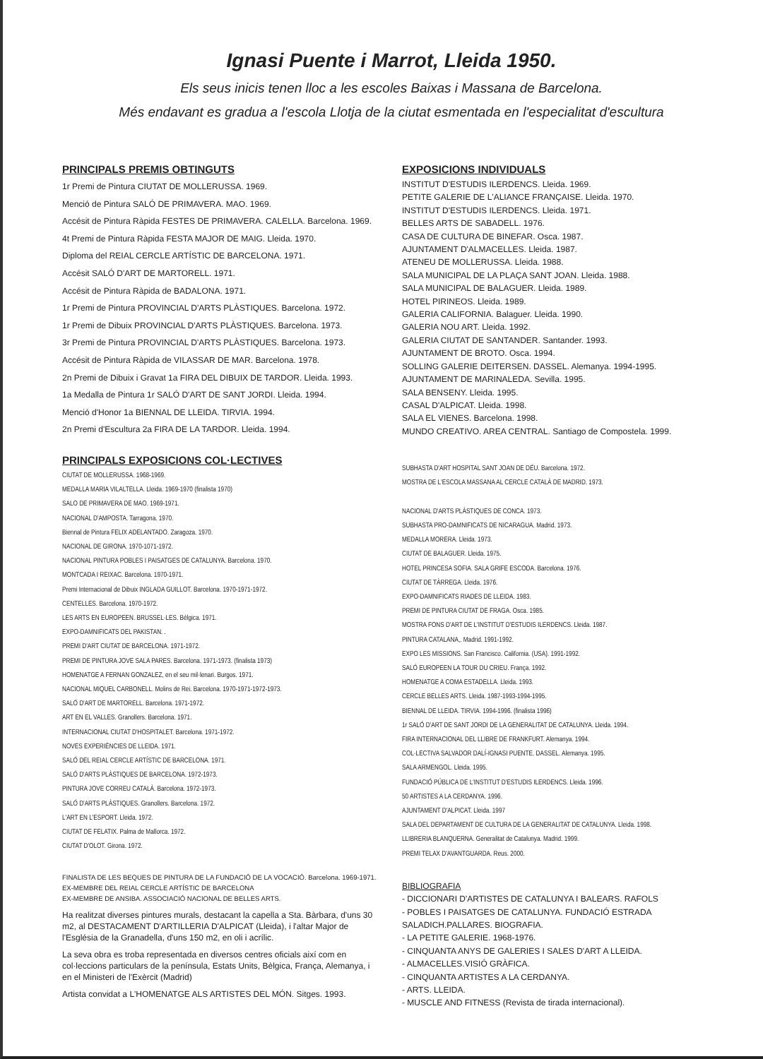Ignasi Puente i Marrot, Lleida 1950.
Els seus inicis tenen lloc a les escoles Baixas i Massana de Barcelona.
Més endavant es gradua a l'escola Llotja de la ciutat esmentada en l'especialitat d'escultura
PRINCIPALS PREMIS OBTINGUTS
1r Premi de Pintura CIUTAT DE MOLLERUSSA. 1969.
Menció de Pintura SALÓ DE PRIMAVERA. MAO. 1969.
Accésit de Pintura Ràpida FESTES DE PRIMAVERA. CALELLA. Barcelona. 1969.
4t Premi de Pintura Ràpida FESTA MAJOR DE MAIG. Lleida. 1970.
Diploma del REIAL CERCLE ARTÍSTIC DE BARCELONA. 1971.
Accésit SALÓ D'ART DE MARTORELL. 1971.
Accésit de Pintura Ràpida de BADALONA. 1971.
1r Premi de Pintura PROVINCIAL D'ARTS PLÀSTIQUES. Barcelona. 1972.
1r Premi de Dibuix PROVINCIAL D'ARTS PLÀSTIQUES. Barcelona. 1973.
3r Premi de Pintura PROVINCIAL D'ARTS PLÀSTIQUES. Barcelona. 1973.
Accésit de Pintura Ràpida de VILASSAR DE MAR. Barcelona. 1978.
2n Premi de Dibuix i Gravat 1a FIRA DEL DIBUIX DE TARDOR. Lleida. 1993.
1a Medalla de Pintura 1r SALÓ D'ART DE SANT JORDI. Lleida. 1994.
Menció d'Honor 1a BIENNAL DE LLEIDA. TIRVIA. 1994.
2n Premi d'Escultura 2a FIRA DE LA TARDOR. Lleida. 1994.
PRINCIPALS EXPOSICIONS COL·LECTIVES
CIUTAT DE MOLLERUSSA. 1968-1969.
MEDALLA MARIA VILALTELLA. Lleida. 1969-1970 (finalista 1970)
SALO DE PRIMAVERA DE MAO. 1969-1971.
NACIONAL D'AMPOSTA. Tarragona. 1970.
Biennal de Pintura FELIX ADELANTADO. Zaragoza. 1970.
NACIONAL DE GIRONA. 1970-1071-1972.
NACIONAL PINTURA POBLES I PAISATGES DE CATALUNYA. Barcelona. 1970.
MONTCADA I REIXAC. Barcelona. 1970-1971.
Premi Internacional de Dibuix INGLADA GUILLOT. Barcelona. 1970-1971-1972.
CENTELLES. Barcelona. 1970-1972.
LES ARTS EN EUROPEEN. BRUSSEL·LES. Bèlgica. 1971.
EXPO-DAMNIFICATS DEL PAKISTAN. .
PREMI D'ART CIUTAT DE BARCELONA. 1971-1972.
PREMI DE PINTURA JOVE SALA PARES. Barcelona. 1971-1973. (finalista 1973)
HOMENATGE A FERNAN GONZALEZ, en el seu mil·lenari. Burgos. 1971.
NACIONAL MIQUEL CARBONELL. Molins de Rei. Barcelona. 1970-1971-1972-1973.
SALÓ D'ART DE MARTORELL. Barcelona. 1971-1972.
ART EN EL VALLES. Granollers. Barcelona. 1971.
INTERNACIONAL CIUTAT D'HOSPITALET. Barcelona. 1971-1972.
NOVES EXPERIÈNCIES DE LLEIDA. 1971.
SALÓ DEL REIAL CERCLE ARTÍSTIC DE BARCELONA. 1971.
SALÓ D'ARTS PLÀSTIQUES DE BARCELONA. 1972-1973.
PINTURA JOVE CORREU CATALÀ. Barcelona. 1972-1973.
SALÓ D'ARTS PLÀSTIQUES. Granollers. Barcelona. 1972.
L'ART EN L'ESPORT. Lleida. 1972.
CIUTAT DE FELATIX. Palma de Mallorca. 1972.
CIUTAT D'OLOT. Girona. 1972.
FINALISTA DE LES BEQUES DE PINTURA DE LA FUNDACIÓ DE LA VOCACIÓ. Barcelona. 1969-1971.
EX-MEMBRE DEL REIAL CERCLE ARTÍSTIC DE BARCELONA
EX-MEMBRE DE ANSIBA. ASSOCIACIÓ NACIONAL DE BELLES ARTS.
Ha realitzat diverses pintures murals, destacant la capella a Sta. Bàrbara, d'uns 30 m2, al DESTACAMENT D'ARTILLERIA D'ALPICAT (Lleida), i l'altar Major de l'Església de la Granadella, d'uns 150 m2, en oli i acrílic.
La seva obra es troba representada en diversos centres oficials així com en col·leccions particulars de la península, Estats Units, Bèlgica, França, Alemanya, i en el Ministeri de l'Exèrcit (Madrid)
Artista convidat a L'HOMENATGE ALS ARTISTES DEL MÓN. Sitges. 1993.
EXPOSICIONS INDIVIDUALS
INSTITUT D'ESTUDIS ILERDENCS. Lleida. 1969.
PETITE GALERIE DE L'ALIANCE FRANÇAISE. Lleida. 1970.
INSTITUT D'ESTUDIS ILERDENCS. Lleida. 1971.
BELLES ARTS DE SABADELL. 1976.
CASA DE CULTURA DE BINEFAR. Osca. 1987.
AJUNTAMENT D'ALMACELLES. Lleida. 1987.
ATENEU DE MOLLERUSSA. Lleida. 1988.
SALA MUNICIPAL DE LA PLAÇA SANT JOAN. Lleida. 1988.
SALA MUNICIPAL DE BALAGUER. Lleida. 1989.
HOTEL PIRINEOS. Lleida. 1989.
GALERIA CALIFORNIA. Balaguer. Lleida. 1990.
GALERIA NOU ART. Lleida. 1992.
GALERIA CIUTAT DE SANTANDER. Santander. 1993.
AJUNTAMENT DE BROTO. Osca. 1994.
SOLLING GALERIE DEITERSEN. DASSEL. Alemanya. 1994-1995.
AJUNTAMENT DE MARINALEDA. Sevilla. 1995.
SALA BENSENY. Lleida. 1995.
CASAL D'ALPICAT. Lleida. 1998.
SALA EL VIENES. Barcelona. 1998.
MUNDO CREATIVO. AREA CENTRAL. Santiago de Compostela. 1999.
SUBHASTA D'ART HOSPITAL SANT JOAN DE DÉU. Barcelona. 1972.
MOSTRA DE L'ESCOLA MASSANA AL CERCLE CATALÀ DE MADRID. 1973.
NACIONAL D'ARTS PLÀSTIQUES DE CONCA. 1973.
SUBHASTA PRO-DAMNIFICATS DE NICARAGUA. Madrid. 1973.
MEDALLA MORERA. Lleida. 1973.
CIUTAT DE BALAGUER. Lleida. 1975.
HOTEL PRINCESA SOFIA. SALA GRIFE ESCODA. Barcelona. 1976.
CIUTAT DE TÀRREGA. Lleida. 1976.
EXPO-DAMNIFICATS RIADES DE LLEIDA. 1983.
PREMI DE PINTURA CIUTAT DE FRAGA. Osca. 1985.
MOSTRA FONS D'ART DE L'INSTITUT D'ESTUDIS ILERDENCS. Lleida. 1987.
PINTURA CATALANA,. Madrid. 1991-1992.
EXPO LES MISSIONS. San Francisco. California. (USA). 1991-1992.
SALÓ EUROPEEN LA TOUR DU CRIEU. França. 1992.
HOMENATGE A COMA ESTADELLA. Lleida. 1993.
CERCLE BELLES ARTS. Lleida. 1987-1993-1994-1995.
BIENNAL DE LLEIDA. TIRVIA. 1994-1996. (finalista 1996)
1r SALÓ D'ART DE SANT JORDI DE LA GENERALITAT DE CATALUNYA. Lleida. 1994.
FIRA INTERNACIONAL DEL LLIBRE DE FRANKFURT. Alemanya. 1994.
COL·LECTIVA SALVADOR DALÍ-IGNASI PUENTE. DASSEL. Alemanya. 1995.
SALA ARMENGOL. Lleida. 1995.
FUNDACIÓ PÚBLICA DE L'INSTITUT D'ESTUDIS ILERDENCS. Lleida. 1996.
50 ARTISTES A LA CERDANYA. 1996.
AJUNTAMENT D'ALPICAT. Lleida. 1997
SALA DEL DEPARTAMENT DE CULTURA DE LA GENERALITAT DE CATALUNYA. Lleida. 1998.
LLIBRERIA BLANQUERNA. Generalitat de Catalunya. Madrid. 1999.
PREMI TELAX D'AVANTGUARDA. Reus. 2000.
BIBLIOGRAFIA
- DICCIONARI D'ARTISTES DE CATALUNYA I BALEARS. RAFOLS
- POBLES I PAISATGES DE CATALUNYA. FUNDACIÓ ESTRADA SALADICH.PALLARES. BIOGRAFIA.
- LA PETITE GALERIE. 1968-1976.
- CINQUANTA ANYS DE GALERIES I SALES D'ART A LLEIDA.
- ALMACELLES.VISIÓ GRÀFICA.
- CINQUANTA ARTISTES A LA CERDANYA.
- ARTS. LLEIDA.
- MUSCLE AND FITNESS (Revista de tirada internacional).